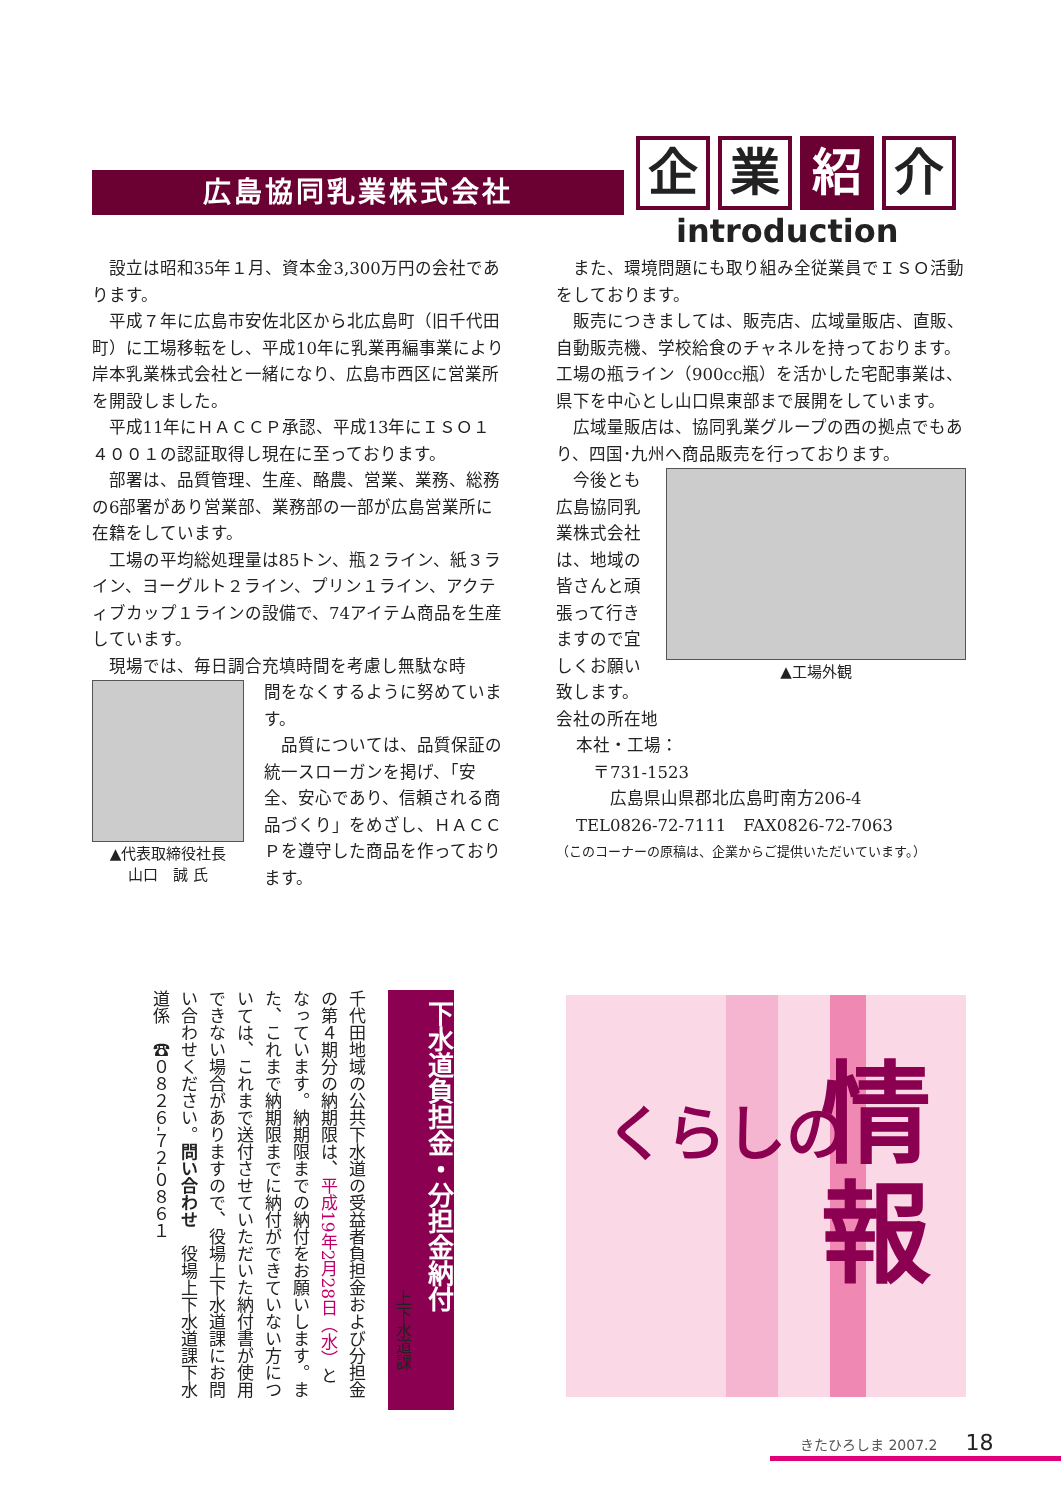広島協同乳業株式会社
企 業 紹 介
introduction
設立は昭和35年１月、資本金3,300万円の会社であります。
平成７年に広島市安佐北区から北広島町（旧千代田町）に工場移転をし、平成10年に乳業再編事業により岸本乳業株式会社と一緒になり、広島市西区に営業所を開設しました。
平成11年にＨＡＣＣＰ承認、平成13年にＩＳＯ１４００１の認証取得し現在に至っております。
部署は、品質管理、生産、酪農、営業、業務、総務の6部署があり営業部、業務部の一部が広島営業所に在籍をしています。
工場の平均総処理量は85トン、瓶２ライン、紙３ライン、ヨーグルト２ライン、プリン１ライン、アクティブカップ１ラインの設備で、74アイテム商品を生産しています。
現場では、毎日調合充填時間を考慮し無駄な時
▲代表取締役社長
山口　誠 氏
間をなくするように努めています。
品質については、品質保証の統一スローガンを掲げ、「安全、安心であり、信頼される商品づくり」をめざし、ＨＡＣＣＰを遵守した商品を作っております。
また、環境問題にも取り組み全従業員でＩＳＯ活動をしております。
販売につきましては、販売店、広域量販店、直販、自動販売機、学校給食のチャネルを持っております。工場の瓶ライン（900cc瓶）を活かした宅配事業は、県下を中心とし山口県東部まで展開をしています。
広域量販店は、協同乳業グループの西の拠点でもあり、四国･九州へ商品販売を行っております。
今後とも広島協同乳業株式会社は、地域の皆さんと頑張って行きますので宜しくお願い致します。
▲工場外観
会社の所在地
本社・工場：
　〒731-1523
　　広島県山県郡北広島町南方206-4
TEL0826-72-7111　FAX0826-72-7063
（このコーナーの原稿は、企業からご提供いただいています。）
下水道負担金・分担金納付
上下水道課
千代田地域の公共下水道の受益者負担金および分担金の第４期分の納期限は、平成19年2月28日（水）となっています。納期限までの納付をお願いします。また、これまで納期限までに納付ができていない方については、これまで送付させていただいた納付書が使用できない場合がありますので、役場上下水道課にお問い合わせください。問い合わせ　役場上下水道課下水道係　☎０８２６-７２-０８６１
くらしの
情
報
きたひろしま 2007.2　　18